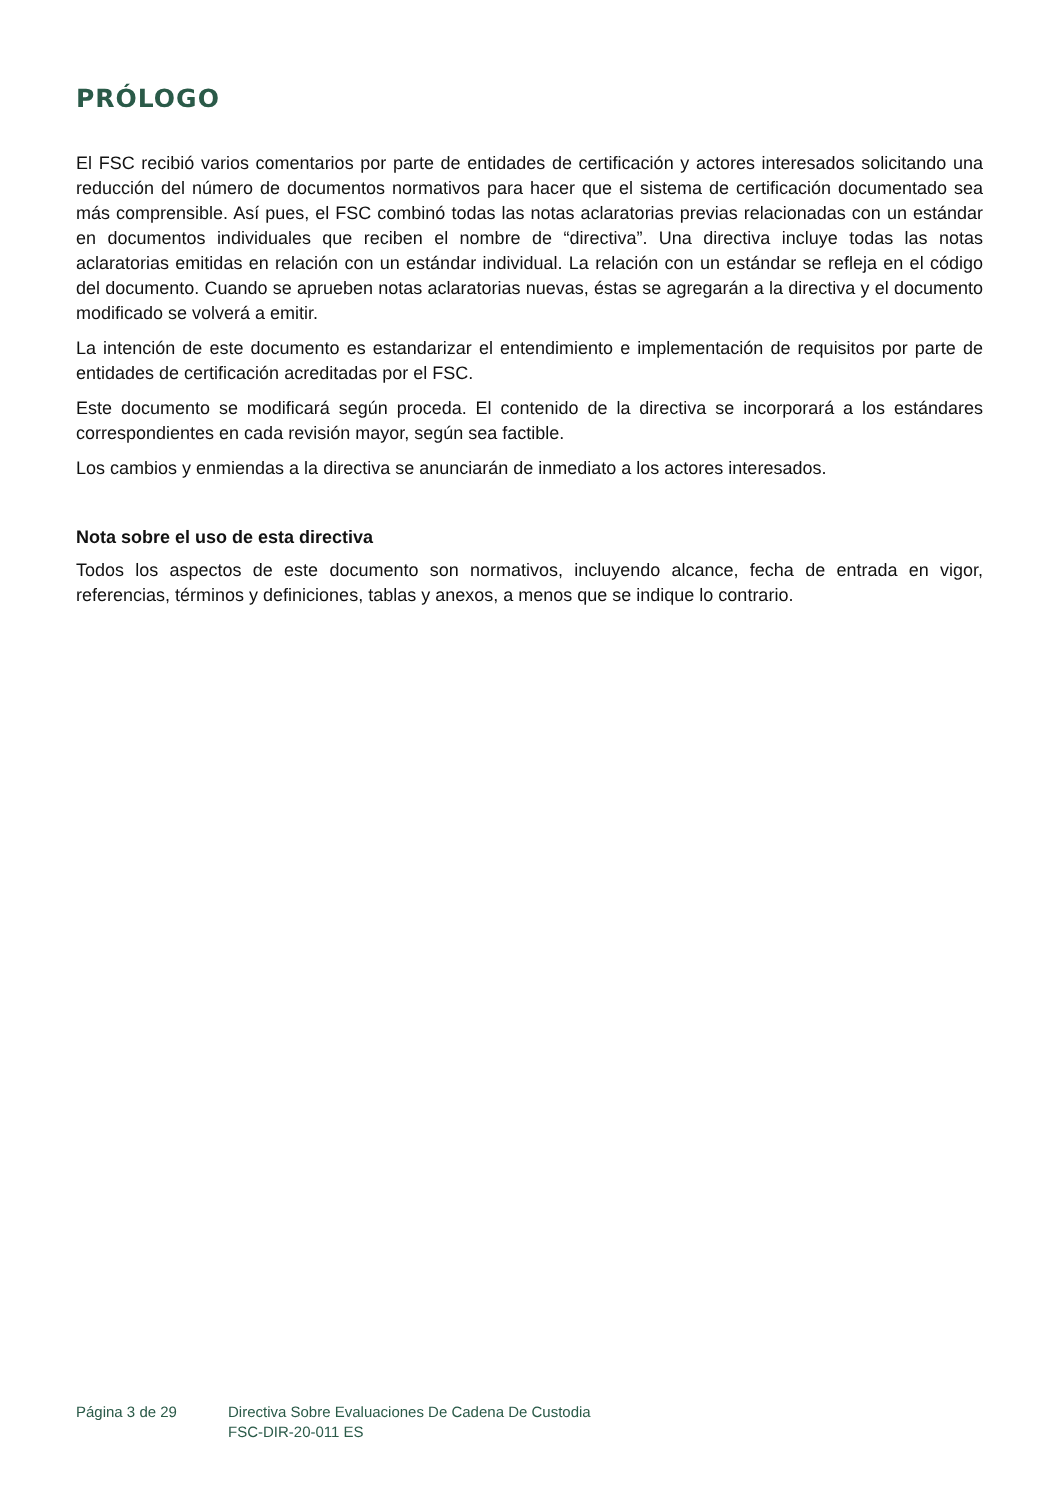PRÓLOGO
El FSC recibió varios comentarios por parte de entidades de certificación y actores interesados solicitando una reducción del número de documentos normativos para hacer que el sistema de certificación documentado sea más comprensible. Así pues, el FSC combinó todas las notas aclaratorias previas relacionadas con un estándar en documentos individuales que reciben el nombre de “directiva”. Una directiva incluye todas las notas aclaratorias emitidas en relación con un estándar individual. La relación con un estándar se refleja en el código del documento. Cuando se aprueben notas aclaratorias nuevas, éstas se agregarán a la directiva y el documento modificado se volverá a emitir.
La intención de este documento es estandarizar el entendimiento e implementación de requisitos por parte de entidades de certificación acreditadas por el FSC.
Este documento se modificará según proceda. El contenido de la directiva se incorporará a los estándares correspondientes en cada revisión mayor, según sea factible.
Los cambios y enmiendas a la directiva se anunciarán de inmediato a los actores interesados.
Nota sobre el uso de esta directiva
Todos los aspectos de este documento son normativos, incluyendo alcance, fecha de entrada en vigor, referencias, términos y definiciones, tablas y anexos, a menos que se indique lo contrario.
Página 3 de 29 Directiva Sobre Evaluaciones De Cadena De Custodia
FSC-DIR-20-011 ES